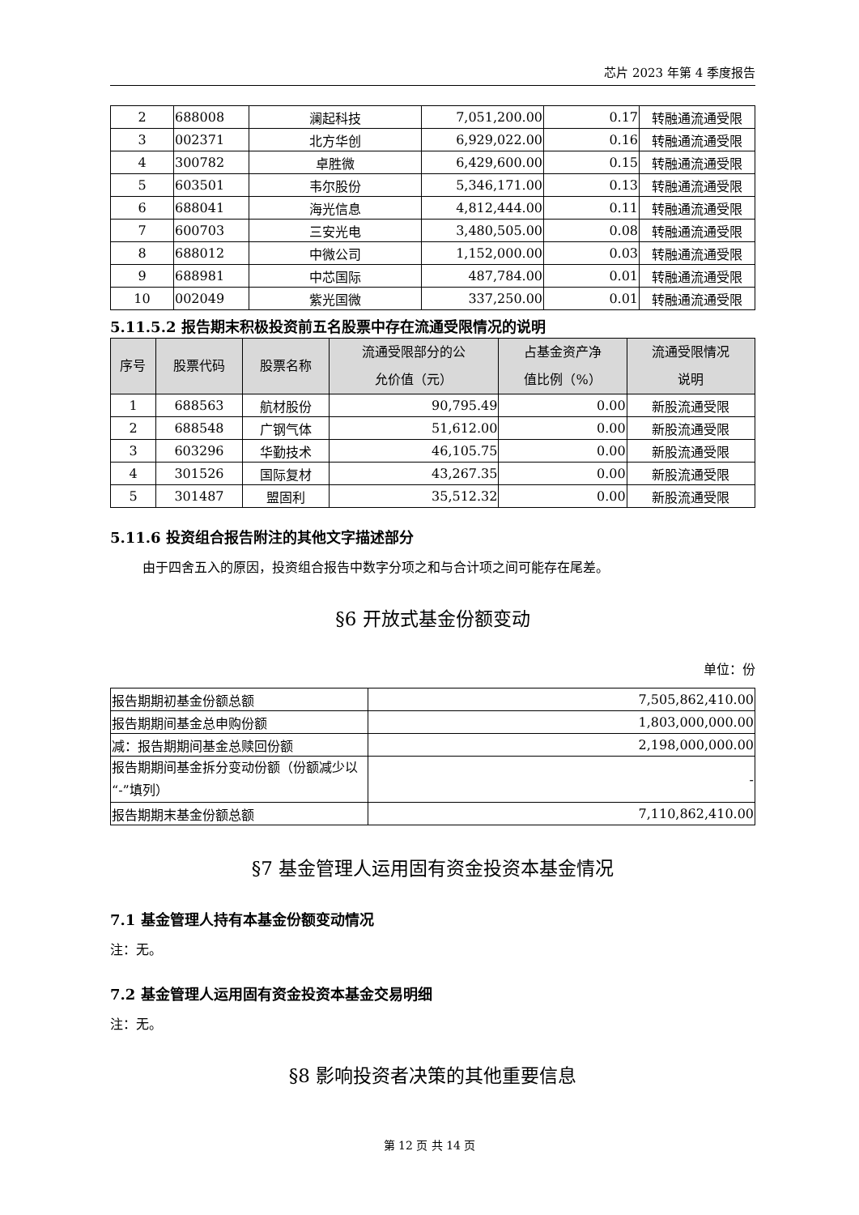芯片 2023 年第 4 季度报告
| 2 | 688008 | 澜起科技 | 7,051,200.00 | 0.17 | 转融通流通受限 |
| 3 | 002371 | 北方华创 | 6,929,022.00 | 0.16 | 转融通流通受限 |
| 4 | 300782 | 卓胜微 | 6,429,600.00 | 0.15 | 转融通流通受限 |
| 5 | 603501 | 韦尔股份 | 5,346,171.00 | 0.13 | 转融通流通受限 |
| 6 | 688041 | 海光信息 | 4,812,444.00 | 0.11 | 转融通流通受限 |
| 7 | 600703 | 三安光电 | 3,480,505.00 | 0.08 | 转融通流通受限 |
| 8 | 688012 | 中微公司 | 1,152,000.00 | 0.03 | 转融通流通受限 |
| 9 | 688981 | 中芯国际 | 487,784.00 | 0.01 | 转融通流通受限 |
| 10 | 002049 | 紫光国微 | 337,250.00 | 0.01 | 转融通流通受限 |
5.11.5.2 报告期末积极投资前五名股票中存在流通受限情况的说明
| 序号 | 股票代码 | 股票名称 | 流通受限部分的公 允价值（元） | 占基金资产净 值比例（%） | 流通受限情况 说明 |
| --- | --- | --- | --- | --- | --- |
| 1 | 688563 | 航材股份 | 90,795.49 | 0.00 | 新股流通受限 |
| 2 | 688548 | 广钢气体 | 51,612.00 | 0.00 | 新股流通受限 |
| 3 | 603296 | 华勤技术 | 46,105.75 | 0.00 | 新股流通受限 |
| 4 | 301526 | 国际复材 | 43,267.35 | 0.00 | 新股流通受限 |
| 5 | 301487 | 盟固利 | 35,512.32 | 0.00 | 新股流通受限 |
5.11.6 投资组合报告附注的其他文字描述部分
由于四舍五入的原因，投资组合报告中数字分项之和与合计项之间可能存在尾差。
§6 开放式基金份额变动
单位：份
| 报告期期初基金份额总额 | 7,505,862,410.00 |
| 报告期期间基金总申购份额 | 1,803,000,000.00 |
| 减：报告期期间基金总赎回份额 | 2,198,000,000.00 |
| 报告期期间基金拆分变动份额（份额减少以“-”填列） | - |
| 报告期期末基金份额总额 | 7,110,862,410.00 |
§7 基金管理人运用固有资金投资本基金情况
7.1 基金管理人持有本基金份额变动情况
注：无。
7.2 基金管理人运用固有资金投资本基金交易明细
注：无。
§8 影响投资者决策的其他重要信息
第 12 页 共 14 页